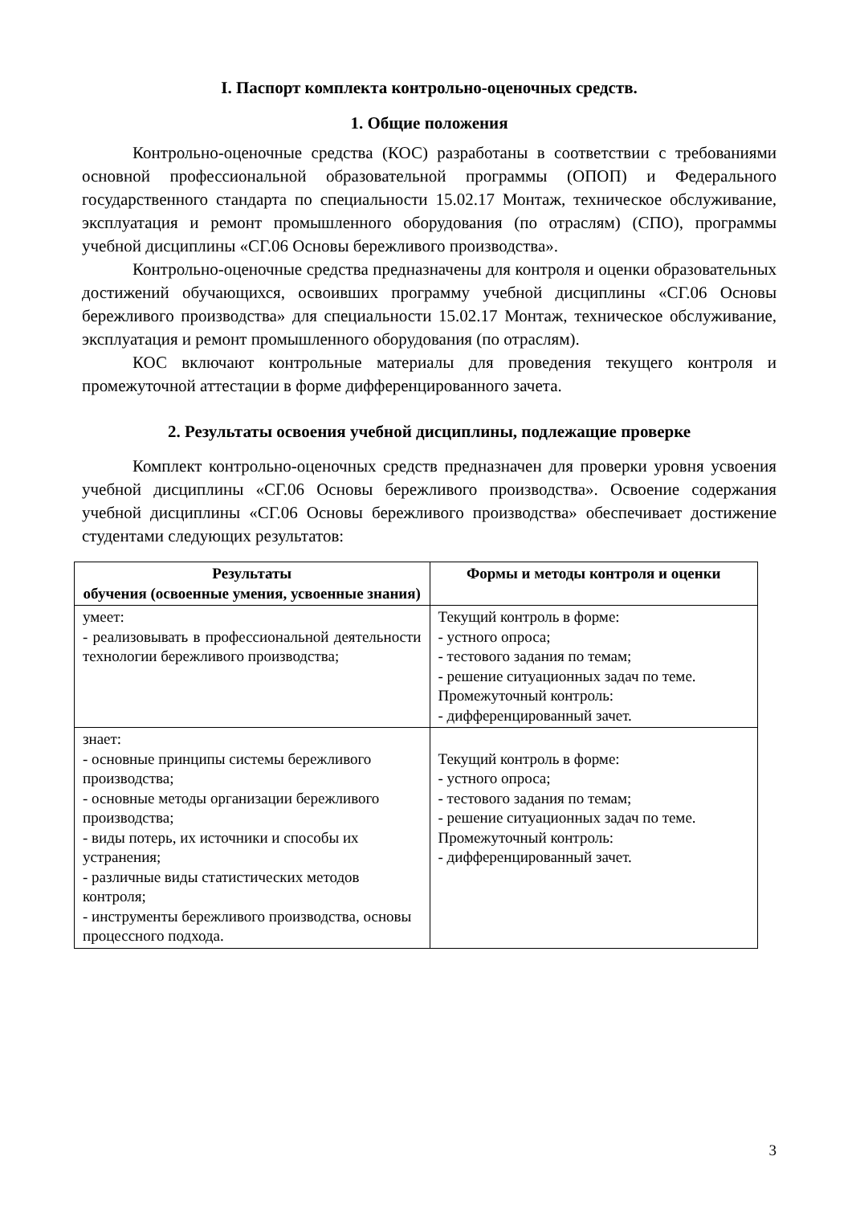I. Паспорт комплекта контрольно-оценочных средств.
1. Общие положения
Контрольно-оценочные средства (КОС) разработаны в соответствии с требованиями основной профессиональной образовательной программы (ОПОП) и Федерального государственного стандарта по специальности 15.02.17 Монтаж, техническое обслуживание, эксплуатация и ремонт промышленного оборудования (по отраслям) (СПО), программы учебной дисциплины «СГ.06 Основы бережливого производства».
Контрольно-оценочные средства предназначены для контроля и оценки образовательных достижений обучающихся, освоивших программу учебной дисциплины «СГ.06 Основы бережливого производства» для специальности 15.02.17 Монтаж, техническое обслуживание, эксплуатация и ремонт промышленного оборудования (по отраслям).
КОС включают контрольные материалы для проведения текущего контроля и промежуточной аттестации в форме дифференцированного зачета.
2. Результаты освоения учебной дисциплины, подлежащие проверке
Комплект контрольно-оценочных средств предназначен для проверки уровня усвоения учебной дисциплины «СГ.06 Основы бережливого производства». Освоение содержания учебной дисциплины «СГ.06 Основы бережливого производства» обеспечивает достижение студентами следующих результатов:
| Результаты обучения (освоенные умения, усвоенные знания) | Формы и методы контроля и оценки |
| --- | --- |
| умеет: - реализовывать в профессиональной деятельности технологии бережливого производства; | Текущий контроль в форме: - устного опроса; - тестового задания по темам; - решение ситуационных задач по теме. Промежуточный контроль: - дифференцированный зачет. |
| знает: - основные принципы системы бережливого производства; - основные методы организации бережливого производства; - виды потерь, их источники и способы их устранения; - различные виды статистических методов контроля; - инструменты бережливого производства, основы процессного подхода. | Текущий контроль в форме: - устного опроса; - тестового задания по темам; - решение ситуационных задач по теме. Промежуточный контроль: - дифференцированный зачет. |
3